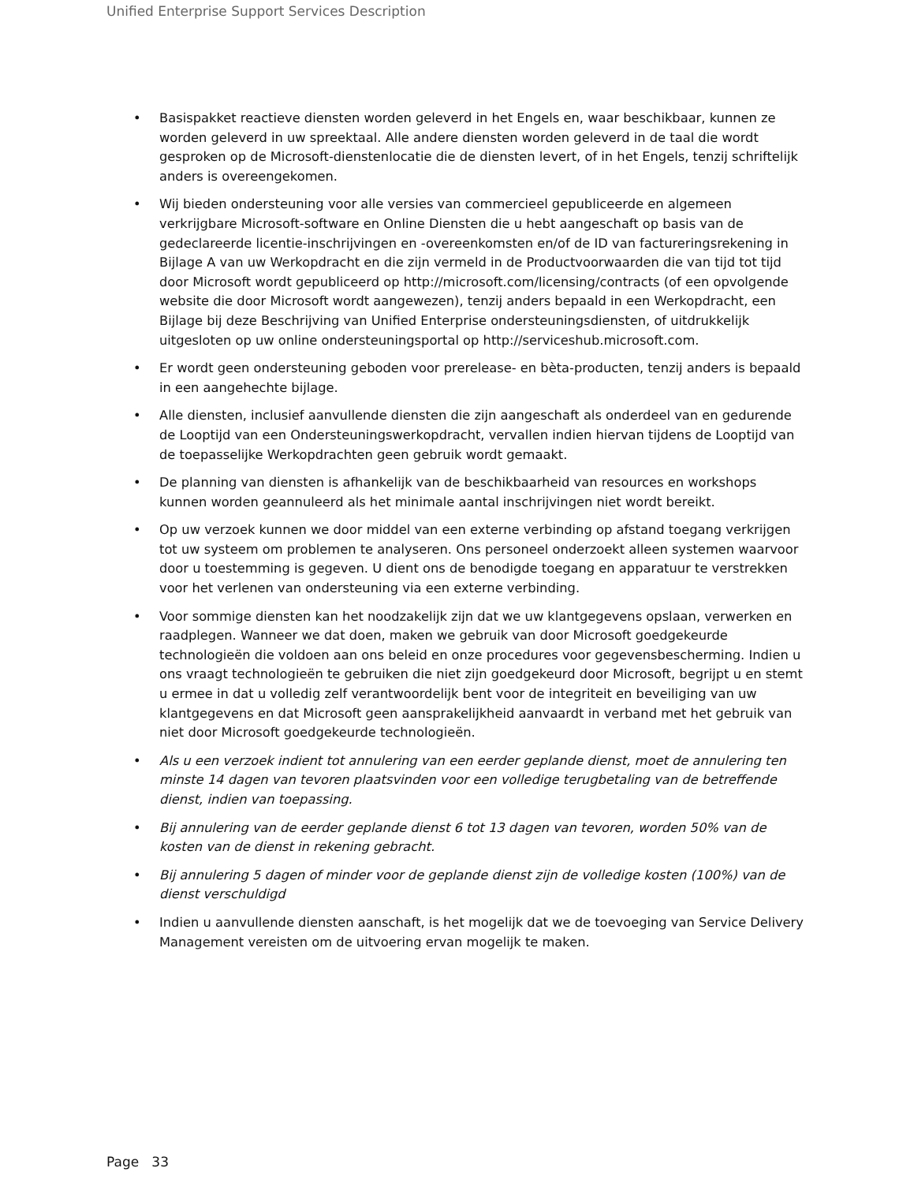Unified Enterprise Support Services Description
• Basispakket reactieve diensten worden geleverd in het Engels en, waar beschikbaar, kunnen ze worden geleverd in uw spreektaal. Alle andere diensten worden geleverd in de taal die wordt gesproken op de Microsoft-dienstenlocatie die de diensten levert, of in het Engels, tenzij schriftelijk anders is overeengekomen.
• Wij bieden ondersteuning voor alle versies van commercieel gepubliceerde en algemeen verkrijgbare Microsoft-software en Online Diensten die u hebt aangeschaft op basis van de gedeclareerde licentie-inschrijvingen en -overeenkomsten en/of de ID van factureringsrekening in Bijlage A van uw Werkopdracht en die zijn vermeld in de Productvoorwaarden die van tijd tot tijd door Microsoft wordt gepubliceerd op http://microsoft.com/licensing/contracts (of een opvolgende website die door Microsoft wordt aangewezen), tenzij anders bepaald in een Werkopdracht, een Bijlage bij deze Beschrijving van Unified Enterprise ondersteuningsdiensten, of uitdrukkelijk uitgesloten op uw online ondersteuningsportal op http://serviceshub.microsoft.com.
• Er wordt geen ondersteuning geboden voor prerelease- en bèta-producten, tenzij anders is bepaald in een aangehechte bijlage.
• Alle diensten, inclusief aanvullende diensten die zijn aangeschaft als onderdeel van en gedurende de Looptijd van een Ondersteuningswerkopdracht, vervallen indien hiervan tijdens de Looptijd van de toepasselijke Werkopdrachten geen gebruik wordt gemaakt.
• De planning van diensten is afhankelijk van de beschikbaarheid van resources en workshops kunnen worden geannuleerd als het minimale aantal inschrijvingen niet wordt bereikt.
• Op uw verzoek kunnen we door middel van een externe verbinding op afstand toegang verkrijgen tot uw systeem om problemen te analyseren. Ons personeel onderzoekt alleen systemen waarvoor door u toestemming is gegeven. U dient ons de benodigde toegang en apparatuur te verstrekken voor het verlenen van ondersteuning via een externe verbinding.
• Voor sommige diensten kan het noodzakelijk zijn dat we uw klantgegevens opslaan, verwerken en raadplegen. Wanneer we dat doen, maken we gebruik van door Microsoft goedgekeurde technologieën die voldoen aan ons beleid en onze procedures voor gegevensbescherming. Indien u ons vraagt technologieën te gebruiken die niet zijn goedgekeurd door Microsoft, begrijpt u en stemt u ermee in dat u volledig zelf verantwoordelijk bent voor de integriteit en beveiliging van uw klantgegevens en dat Microsoft geen aansprakelijkheid aanvaardt in verband met het gebruik van niet door Microsoft goedgekeurde technologieën.
• Als u een verzoek indient tot annulering van een eerder geplande dienst, moet de annulering ten minste 14 dagen van tevoren plaatsvinden voor een volledige terugbetaling van de betreffende dienst, indien van toepassing.
• Bij annulering van de eerder geplande dienst 6 tot 13 dagen van tevoren, worden 50% van de kosten van de dienst in rekening gebracht.
• Bij annulering 5 dagen of minder voor de geplande dienst zijn de volledige kosten (100%) van de dienst verschuldigd
• Indien u aanvullende diensten aanschaft, is het mogelijk dat we de toevoeging van Service Delivery Management vereisten om de uitvoering ervan mogelijk te maken.
Page 33